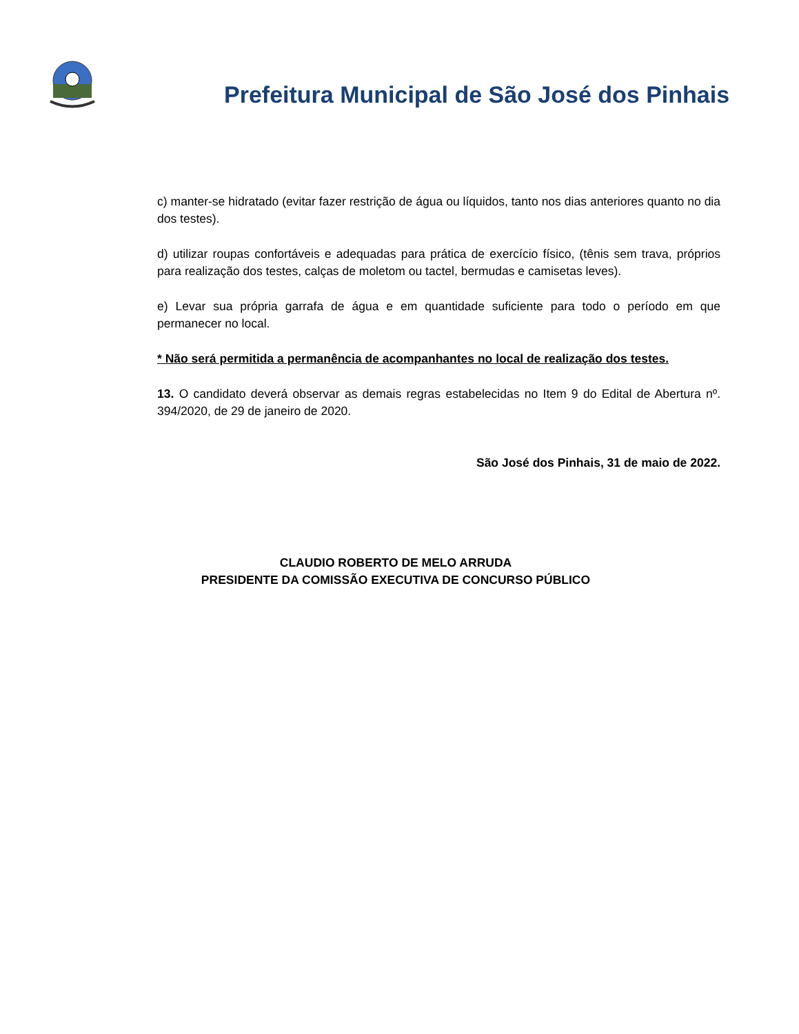Prefeitura Municipal de São José dos Pinhais
c) manter-se hidratado (evitar fazer restrição de água ou líquidos, tanto nos dias anteriores quanto no dia dos testes).
d) utilizar roupas confortáveis e adequadas para prática de exercício físico, (tênis sem trava, próprios para realização dos testes, calças de moletom ou tactel, bermudas e camisetas leves).
e) Levar sua própria garrafa de água e em quantidade suficiente para todo o período em que permanecer no local.
* Não será permitida a permanência de acompanhantes no local de realização dos testes.
13. O candidato deverá observar as demais regras estabelecidas no Item 9 do Edital de Abertura nº. 394/2020, de 29 de janeiro de 2020.
São José dos Pinhais, 31 de maio de 2022.
CLAUDIO ROBERTO DE MELO ARRUDA
PRESIDENTE DA COMISSÃO EXECUTIVA DE CONCURSO PÚBLICO